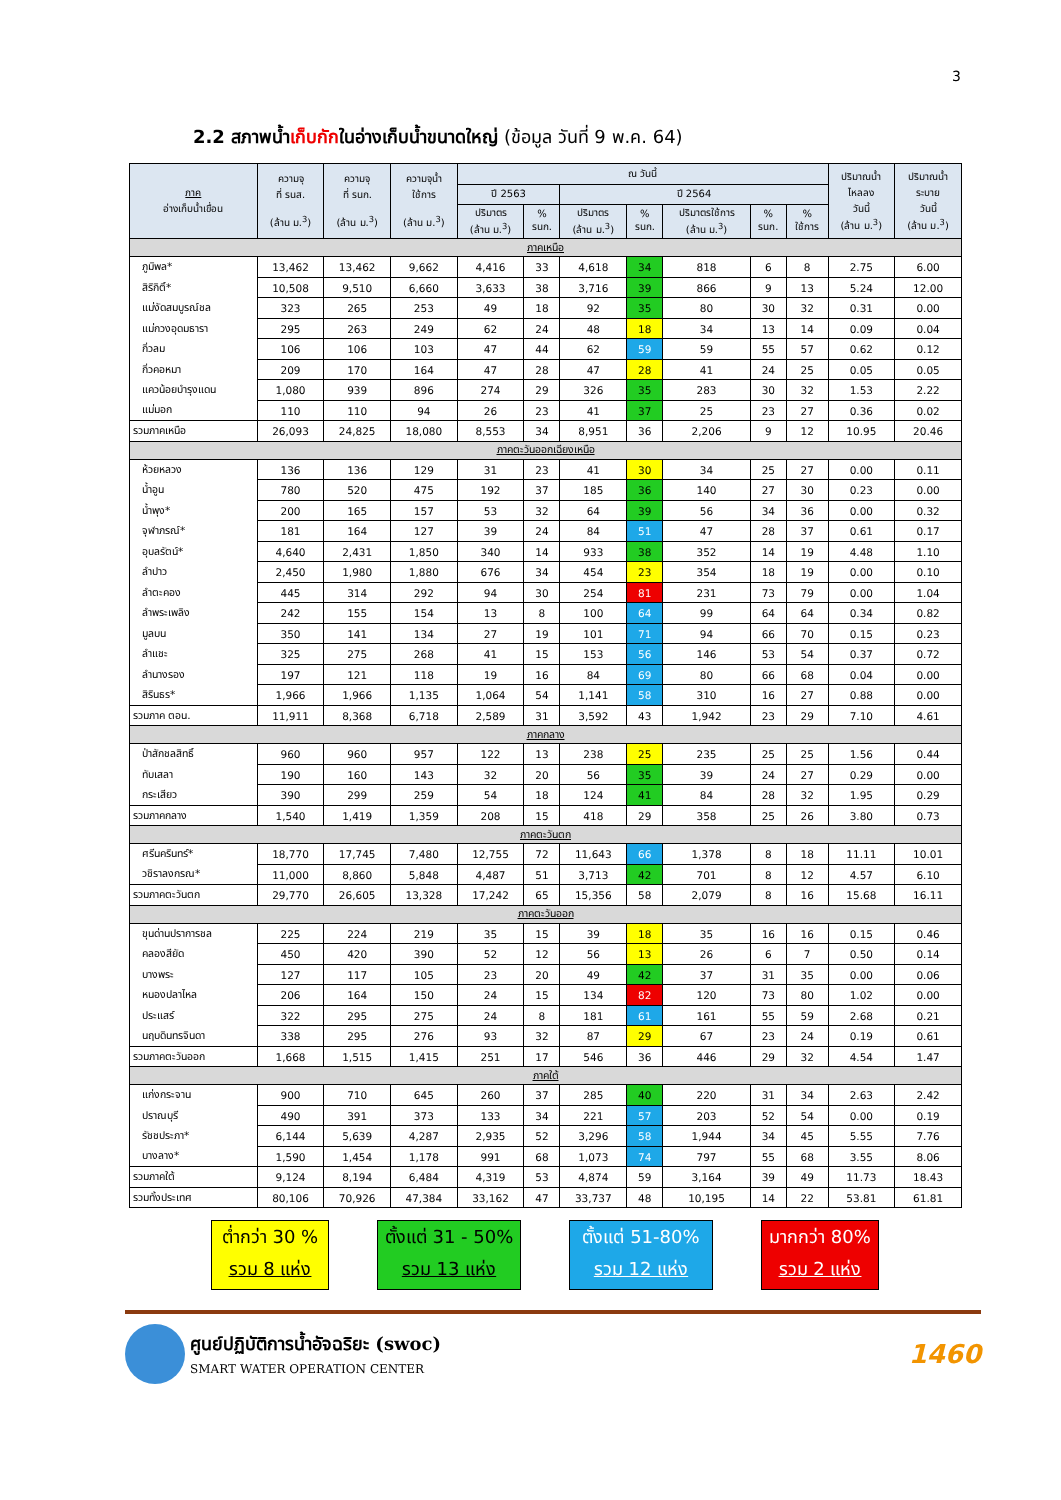3
2.2 สภาพน้ำเก็บกักในอ่างเก็บน้ำขนาดใหญ่ (ข้อมูล วันที่ 9 พ.ค. 64)
| ภาค อ่างเก็บน้ำเขื่อน | ความจุ ที่ รนส. (ล้าน ม.<sup>3</sup>) | ความจุ ที่ รนก. (ล้าน ม.<sup>3</sup>) | ความจุน้ำ ใช้การ (ล้าน ม.<sup>3</sup>) | ณ วันนี้ | | | | | | | ปริมาณน้ำ ไหลลง วันนี้ (ล้าน ม.<sup>3</sup>) | ปริมาณน้ำ ระบาย วันนี้ (ล้าน ม.<sup>3</sup>) |
| --- | --- | --- | --- | --- | --- | --- | --- | --- | --- | --- | --- | --- |
| | | | | ปี 2563 | | ปี 2564 | | | | | | |
| | | | | ปริมาตร (ล้าน ม.<sup>3</sup>) | % รนก. | ปริมาตร (ล้าน ม.<sup>3</sup>) | % รนก. | ปริมาตรใช้การ (ล้าน ม.<sup>3</sup>) | % รนก. | % ใช้การ | | |
| ภาคเหนือ | | | | | | | | | | | | |
| ภูมิพล* | 13,462 | 13,462 | 9,662 | 4,416 | 33 | 4,618 | 34 | 818 | 6 | 8 | 2.75 | 6.00 |
| สิริกิติ์* | 10,508 | 9,510 | 6,660 | 3,633 | 38 | 3,716 | 39 | 866 | 9 | 13 | 5.24 | 12.00 |
| แม่งัดสมบูรณ์ชล | 323 | 265 | 253 | 49 | 18 | 92 | 35 | 80 | 30 | 32 | 0.31 | 0.00 |
| แม่กวงอุดมธารา | 295 | 263 | 249 | 62 | 24 | 48 | 18 | 34 | 13 | 14 | 0.09 | 0.04 |
| กิ่วลม | 106 | 106 | 103 | 47 | 44 | 62 | 59 | 59 | 55 | 57 | 0.62 | 0.12 |
| กิ่วคอหมา | 209 | 170 | 164 | 47 | 28 | 47 | 28 | 41 | 24 | 25 | 0.05 | 0.05 |
| แควน้อยบำรุงแดน | 1,080 | 939 | 896 | 274 | 29 | 326 | 35 | 283 | 30 | 32 | 1.53 | 2.22 |
| แม่มอก | 110 | 110 | 94 | 26 | 23 | 41 | 37 | 25 | 23 | 27 | 0.36 | 0.02 |
| รวมภาคเหนือ | 26,093 | 24,825 | 18,080 | 8,553 | 34 | 8,951 | 36 | 2,206 | 9 | 12 | 10.95 | 20.46 |
| ภาคตะวันออกเฉียงเหนือ | | | | | | | | | | | | |
| ห้วยหลวง | 136 | 136 | 129 | 31 | 23 | 41 | 30 | 34 | 25 | 27 | 0.00 | 0.11 |
| น้ำอูน | 780 | 520 | 475 | 192 | 37 | 185 | 36 | 140 | 27 | 30 | 0.23 | 0.00 |
| น้ำพุง* | 200 | 165 | 157 | 53 | 32 | 64 | 39 | 56 | 34 | 36 | 0.00 | 0.32 |
| จุฬาภรณ์* | 181 | 164 | 127 | 39 | 24 | 84 | 51 | 47 | 28 | 37 | 0.61 | 0.17 |
| อุบลรัตน์* | 4,640 | 2,431 | 1,850 | 340 | 14 | 933 | 38 | 352 | 14 | 19 | 4.48 | 1.10 |
| ลำปาว | 2,450 | 1,980 | 1,880 | 676 | 34 | 454 | 23 | 354 | 18 | 19 | 0.00 | 0.10 |
| ลำตะคอง | 445 | 314 | 292 | 94 | 30 | 254 | 81 | 231 | 73 | 79 | 0.00 | 1.04 |
| ลำพระเพลิง | 242 | 155 | 154 | 13 | 8 | 100 | 64 | 99 | 64 | 64 | 0.34 | 0.82 |
| มูลบน | 350 | 141 | 134 | 27 | 19 | 101 | 71 | 94 | 66 | 70 | 0.15 | 0.23 |
| ลำแชะ | 325 | 275 | 268 | 41 | 15 | 153 | 56 | 146 | 53 | 54 | 0.37 | 0.72 |
| ลำนางรอง | 197 | 121 | 118 | 19 | 16 | 84 | 69 | 80 | 66 | 68 | 0.04 | 0.00 |
| สิรินธร* | 1,966 | 1,966 | 1,135 | 1,064 | 54 | 1,141 | 58 | 310 | 16 | 27 | 0.88 | 0.00 |
| รวมภาค ตอน. | 11,911 | 8,368 | 6,718 | 2,589 | 31 | 3,592 | 43 | 1,942 | 23 | 29 | 7.10 | 4.61 |
| ภาคกลาง | | | | | | | | | | | | |
| ป่าสักชลสิทธิ์ | 960 | 960 | 957 | 122 | 13 | 238 | 25 | 235 | 25 | 25 | 1.56 | 0.44 |
| ทับเสลา | 190 | 160 | 143 | 32 | 20 | 56 | 35 | 39 | 24 | 27 | 0.29 | 0.00 |
| กระเสียว | 390 | 299 | 259 | 54 | 18 | 124 | 41 | 84 | 28 | 32 | 1.95 | 0.29 |
| รวมภาคกลาง | 1,540 | 1,419 | 1,359 | 208 | 15 | 418 | 29 | 358 | 25 | 26 | 3.80 | 0.73 |
| ภาคตะวันตก | | | | | | | | | | | | |
| ศรีนครินทร์* | 18,770 | 17,745 | 7,480 | 12,755 | 72 | 11,643 | 66 | 1,378 | 8 | 18 | 11.11 | 10.01 |
| วชิราลงกรณ* | 11,000 | 8,860 | 5,848 | 4,487 | 51 | 3,713 | 42 | 701 | 8 | 12 | 4.57 | 6.10 |
| รวมภาคตะวันตก | 29,770 | 26,605 | 13,328 | 17,242 | 65 | 15,356 | 58 | 2,079 | 8 | 16 | 15.68 | 16.11 |
| ภาคตะวันออก | | | | | | | | | | | | |
| ขุนด่านปราการชล | 225 | 224 | 219 | 35 | 15 | 39 | 18 | 35 | 16 | 16 | 0.15 | 0.46 |
| คลองสียัด | 450 | 420 | 390 | 52 | 12 | 56 | 13 | 26 | 6 | 7 | 0.50 | 0.14 |
| บางพระ | 127 | 117 | 105 | 23 | 20 | 49 | 42 | 37 | 31 | 35 | 0.00 | 0.06 |
| หนองปลาไหล | 206 | 164 | 150 | 24 | 15 | 134 | 82 | 120 | 73 | 80 | 1.02 | 0.00 |
| ประแสร์ | 322 | 295 | 275 | 24 | 8 | 181 | 61 | 161 | 55 | 59 | 2.68 | 0.21 |
| นฤบดินทรจินดา | 338 | 295 | 276 | 93 | 32 | 87 | 29 | 67 | 23 | 24 | 0.19 | 0.61 |
| รวมภาคตะวันออก | 1,668 | 1,515 | 1,415 | 251 | 17 | 546 | 36 | 446 | 29 | 32 | 4.54 | 1.47 |
| ภาคใต้ | | | | | | | | | | | | |
| แก่งกระจาน | 900 | 710 | 645 | 260 | 37 | 285 | 40 | 220 | 31 | 34 | 2.63 | 2.42 |
| ปราณบุรี | 490 | 391 | 373 | 133 | 34 | 221 | 57 | 203 | 52 | 54 | 0.00 | 0.19 |
| รัชชประภา* | 6,144 | 5,639 | 4,287 | 2,935 | 52 | 3,296 | 58 | 1,944 | 34 | 45 | 5.55 | 7.76 |
| บางลาง* | 1,590 | 1,454 | 1,178 | 991 | 68 | 1,073 | 74 | 797 | 55 | 68 | 3.55 | 8.06 |
| รวมภาคใต้ | 9,124 | 8,194 | 6,484 | 4,319 | 53 | 4,874 | 59 | 3,164 | 39 | 49 | 11.73 | 18.43 |
| รวมทั้งประเทศ | 80,106 | 70,926 | 47,384 | 33,162 | 47 | 33,737 | 48 | 10,195 | 14 | 22 | 53.81 | 61.81 |
ต่ำกว่า 30 %
รวม 8 แห่ง
ตั้งแต่ 31 - 50%
รวม 13 แห่ง
ตั้งแต่ 51-80%
รวม 12 แห่ง
มากกว่า 80%
รวม 2 แห่ง
ศูนย์ปฏิบัติการน้ำอัจฉริยะ (swoc)
SMART WATER OPERATION CENTER
1460